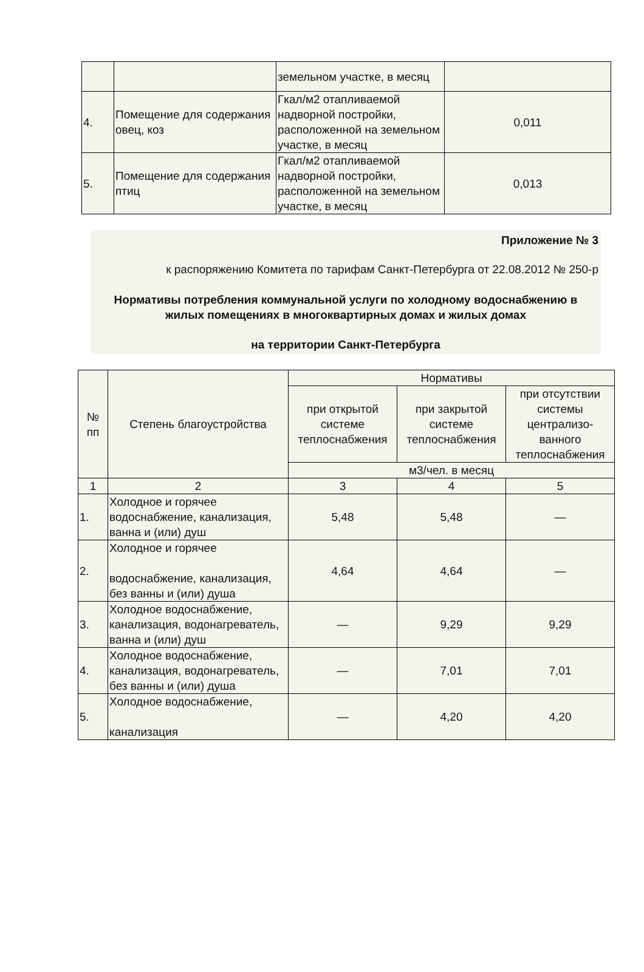| | | земельном участке, в месяц | |
| 4. | Помещение для содержания овец, коз | Гкал/м2 отапливаемой надворной постройки, расположенной на земельном участке, в месяц | 0,011 |
| 5. | Помещение для содержания птиц | Гкал/м2 отапливаемой надворной постройки, расположенной на земельном участке, в месяц | 0,013 |
Приложение № 3
к распоряжению Комитета по тарифам Санкт-Петербурга от 22.08.2012 № 250-р
Нормативы потребления коммунальной услуги по холодному водоснабжению в жилых помещениях в многоквартирных домах и жилых домах
на территории Санкт-Петербурга
| № пп | Степень благоустройства | Нормативы | | |
| --- | --- | --- | --- | --- |
| | | при открытой системе теплоснабжения | при закрытой системе теплоснабжения | при отсутствии системы централизо-ванного теплоснабжения |
| | | м3/чел. в месяц | | |
| 1 | 2 | 3 | 4 | 5 |
| 1. | Холодное и горячее водоснабжение, канализация, ванна и (или) душ | 5,48 | 5,48 | — |
| 2. | Холодное и горячее водоснабжение, канализация, без ванны и (или) душа | 4,64 | 4,64 | — |
| 3. | Холодное водоснабжение, канализация, водонагреватель, ванна и (или) душ | — | 9,29 | 9,29 |
| 4. | Холодное водоснабжение, канализация, водонагреватель, без ванны и (или) душа | — | 7,01 | 7,01 |
| 5. | Холодное водоснабжение, канализация | — | 4,20 | 4,20 |